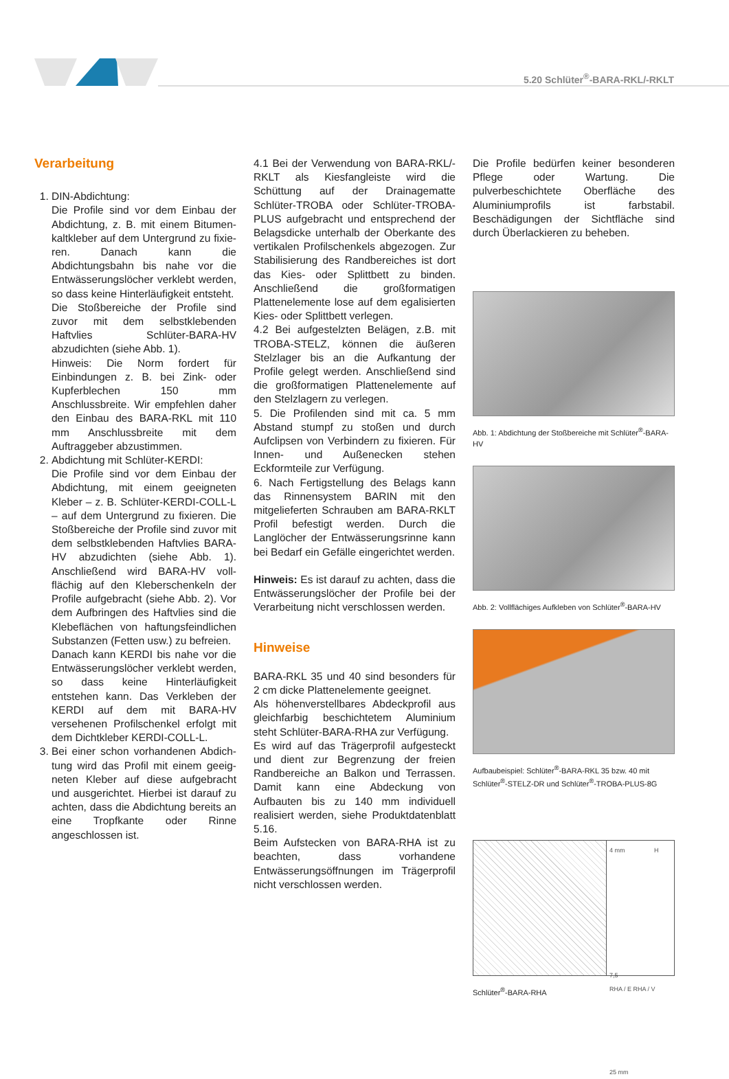5.20 Schlüter<sup>®</sup>-BARA-RKL/-RKLT
Verarbeitung
1. DIN-Abdichtung:
Die Profile sind vor dem Einbau der Abdichtung, z. B. mit einem Bitumen­kaltkleber auf dem Untergrund zu fixie­ren. Danach kann die Abdichtungsbahn bis nahe vor die Entwässerungslöcher verklebt werden, so dass keine Hinter­läufigkeit entsteht.
Die Stoßbereiche der Profile sind zuvor mit dem selbstklebenden Haftvlies Schlüter-BARA-HV abzudichten (siehe Abb. 1).
Hinweis: Die Norm fordert für Einbindun­gen z. B. bei Zink- oder Kupferblechen 150 mm Anschlussbreite. Wir empfeh­len daher den Einbau des BARA-RKL mit 110 mm Anschlussbreite mit dem Auftraggeber abzustimmen.
2. Abdichtung mit Schlüter-KERDI:
Die Profile sind vor dem Einbau der Abdichtung, mit einem geeigneten Kleber – z. B. Schlüter-KERDI-COLL-L – auf dem Untergrund zu fixieren. Die Stoßbereiche der Profile sind zuvor mit dem selbstklebenden Haftvlies BARA-HV abzudichten (siehe Abb. 1). Anschließend wird BARA-HV voll­flächig auf den Kleberschenkeln der Profile aufgebracht (siehe Abb. 2). Vor dem Aufbringen des Haftvlies sind die Klebeflächen von haftungsfeindlichen Substanzen (Fetten usw.) zu befreien.
Danach kann KERDI bis nahe vor die Entwässerungslöcher verklebt werden, so dass keine Hinterläufigkeit entstehen kann. Das Verkleben der KERDI auf dem mit BARA-HV versehenen Profilschenkel erfolgt mit dem Dichtkleber KERDI-COLL-L.
3. Bei einer schon vorhandenen Abdich­tung wird das Profil mit einem geeig­neten Kleber auf diese aufgebracht und ausgerichtet. Hierbei ist darauf zu achten, dass die Abdichtung bereits an eine Tropfkante oder Rinne angeschlos­sen ist.
4.1 Bei der Verwendung von BARA-RKL/-RKLT als Kiesfangleiste wird die Schüttung auf der Drainagematte Schlüter-TROBA oder Schlüter-TROBA-PLUS aufgebracht und entsprechend der Belagsdicke unterhalb der Oberkante des vertikalen Profilschenkels abgezogen. Zur Stabilisierung des Randbereiches ist dort das Kies- oder Splittbett zu binden. Anschließend die großformatigen Plattenelemente lose auf dem egalisierten Kies- oder Splittbett verlegen.
4.2 Bei aufgestelzten Belägen, z.B. mit TROBA-STELZ, können die äußeren Stelzlager bis an die Aufkantung der Profile gelegt werden. Anschließend sind die großformatigen Plattenelemente auf den Stelzlagern zu verlegen.
5. Die Profilenden sind mit ca. 5 mm Abstand stumpf zu stoßen und durch Aufclipsen von Verbindern zu fixieren. Für Innen- und Außenecken stehen Eckformteile zur Verfügung.
6. Nach Fertigstellung des Belags kann das Rinnensystem BARIN mit den mitgelieferten Schrauben am BARA-RKLT Profil befestigt werden. Durch die Langlöcher der Entwässerungsrinne kann bei Bedarf ein Gefälle eingerichtet werden.
Hinweis: Es ist darauf zu achten, dass die Entwässerungslöcher der Profile bei der Verarbeitung nicht verschlossen werden.
Hinweise
BARA-RKL 35 und 40 sind besonders für 2 cm dicke Plattenelemente geeignet.
Als höhenverstellbares Abdeckprofil aus gleichfarbig beschichtetem Aluminium steht Schlüter-BARA-RHA zur Verfügung.
Es wird auf das Trägerprofil aufgesteckt und dient zur Begrenzung der freien Randbereiche an Balkon und Terrassen. Damit kann eine Abdeckung von Aufbauten bis zu 140 mm individuell realisiert werden, siehe Produktdatenblatt 5.16.
Beim Aufstecken von BARA-RHA ist zu beachten, dass vorhandene Entwässerungsöffnungen im Trägerprofil nicht verschlossen werden.
Die Profile bedürfen keiner besonderen Pflege oder Wartung. Die pulverbeschichtete Oberfläche des Aluminiumprofils ist farbstabil. Beschädigungen der Sichtfläche sind durch Überlackieren zu beheben.
Abb. 1: Abdichtung der Stoßbereiche mit Schlüter<sup>®</sup>-BARA-HV
Abb. 2: Vollflächiges Aufkleben von Schlüter<sup>®</sup>-BARA-HV
Aufbaubeispiel: Schlüter<sup>®</sup>-BARA-RKL 35 bzw. 40 mit Schlüter<sup>®</sup>-STELZ-DR und Schlüter<sup>®</sup>-TROBA-PLUS-8G
4 mm H
7,5
RHA / E RHA / V
25 mm
Schlüter<sup>®</sup>-BARA-RHA